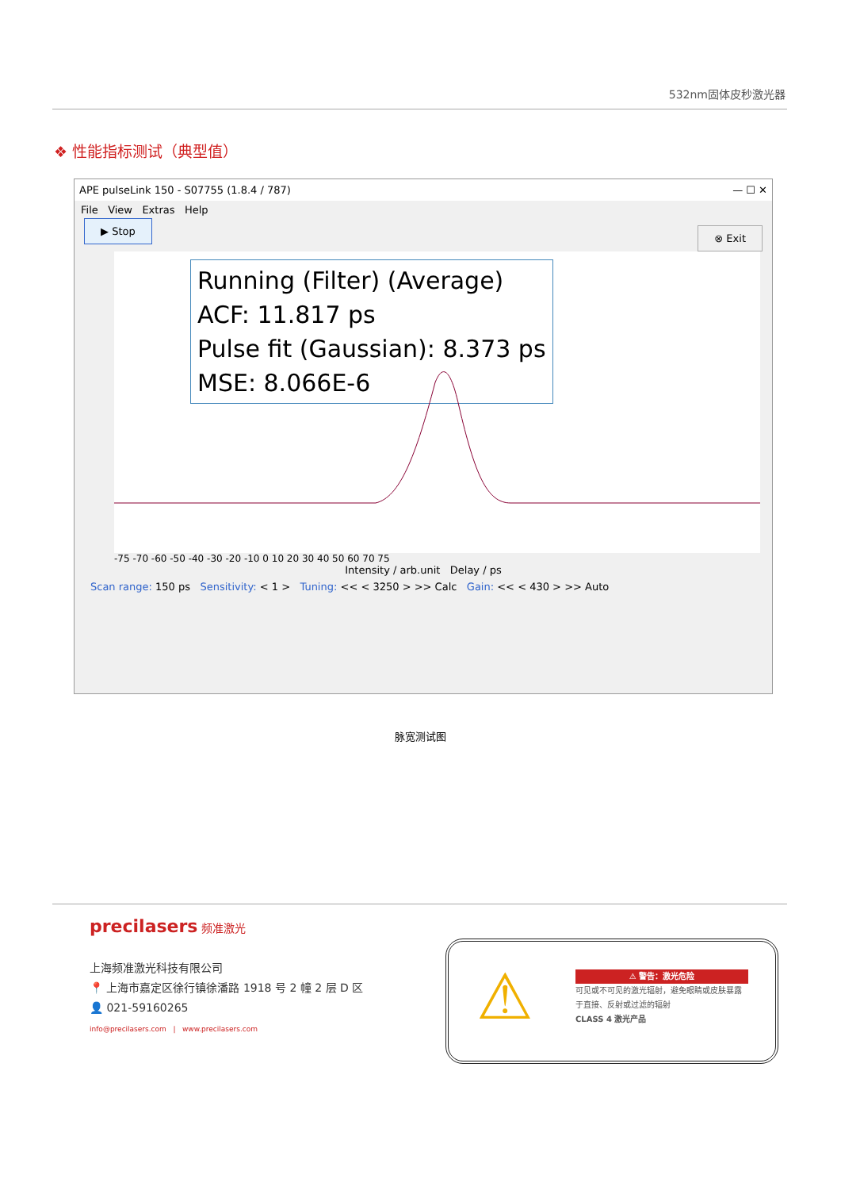532nm固体皮秒激光器
❖ 性能指标测试（典型值）
APE pulseLink 150 - S07755 (1.8.4 / 787) — ☐ ✕
File View Extras Help
▶ Stop ⊗ Exit
Running (Filter) (Average)
ACF: 11.817 ps
Pulse fit (Gaussian): 8.373 ps
MSE: 8.066E-6
-75 -70 -60 -50 -40 -30 -20 -10 0 10 20 30 40 50 60 70 75
Intensity / arb.unit Delay / ps
Scan range: 150 ps Sensitivity: < 1 > Tuning: << < 3250 > >> Calc Gain: << < 430 > >> Auto
脉宽测试图
precilasers 频准激光
上海频准激光科技有限公司
📍 上海市嘉定区徐行镇徐潘路 1918 号 2 幢 2 层 D 区
👤 021-59160265
info@precilasers.com | www.precilasers.com
⚠
⚠ 警告：激光危险
可见或不可见的激光辐射，避免眼睛或皮肤暴露于直接、反射或过滤的辐射
CLASS 4 激光产品